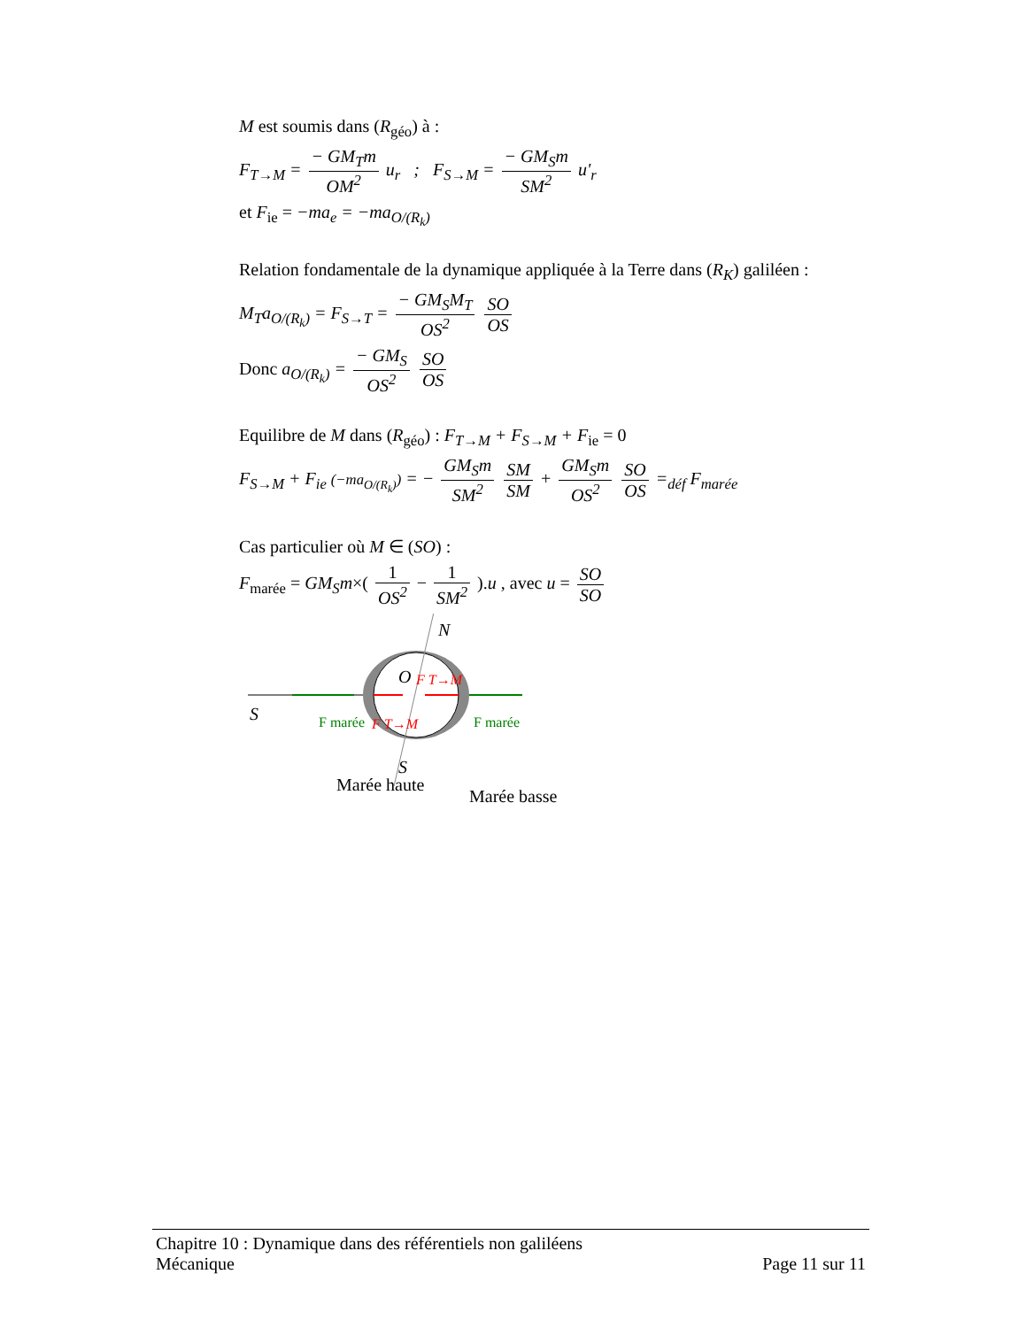M est soumis dans (R<sub>géo</sub>) à :
F<sub>T→M</sub> = − GM<sub>T</sub>m OM<sup>2</sup> u<sub>r</sub> ; F<sub>S→M</sub> = − GM<sub>S</sub>m SM<sup>2</sup> u'<sub>r</sub>
et F<sub>ie</sub> = −ma<sub>e</sub> = −ma<sub>O/(R<sub>k</sub>)</sub>
Relation fondamentale de la dynamique appliquée à la Terre dans (R<sub>K</sub>) galiléen :
M<sub>T</sub>a<sub>O/(R<sub>k</sub>)</sub> = F<sub>S→T</sub> = − GM<sub>S</sub>M<sub>T</sub> OS<sup>2</sup> SO OS
Donc a<sub>O/(R<sub>k</sub>)</sub> = − GM<sub>S</sub> OS<sup>2</sup> SO OS
Equilibre de M dans (R<sub>géo</sub>) : F<sub>T→M</sub> + F<sub>S→M</sub> + F<sub>ie</sub> = 0
F<sub>S→M</sub> + F<sub>ie</sub> (−ma<sub>O/(R<sub>k</sub>)</sub>) = − GM<sub>S</sub>m SM<sup>2</sup> SM SM + GM<sub>S</sub>m OS<sup>2</sup> SO OS =<sub>déf</sub> F<sub>marée</sub>
Cas particulier où M ∈ (SO) :
F<sub>marée</sub> = GM<sub>S</sub>m×( 1 OS<sup>2</sup> − 1 SM<sup>2</sup> ).u , avec u = SO SO
S
N
O
F T→M
F T→M
F marée
F marée
S
Marée haute
Marée basse
Chapitre 10 : Dynamique dans des référentiels non galiléens
Mécanique Page 11 sur 11